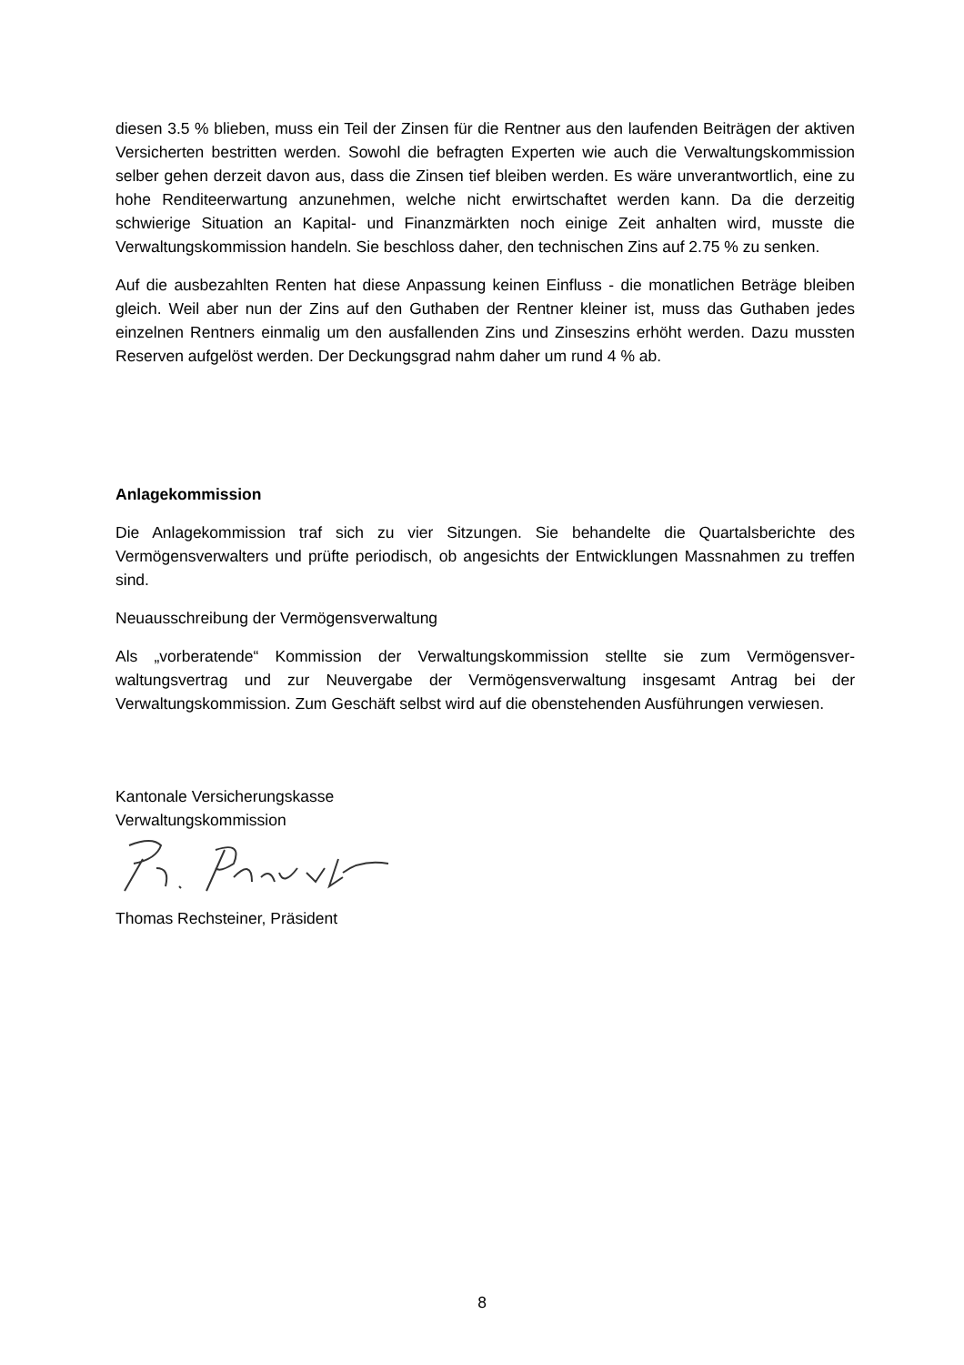diesen 3.5 % blieben, muss ein Teil der Zinsen für die Rentner aus den laufenden Beiträgen der aktiven Versicherten bestritten werden. Sowohl die befragten Experten wie auch die Verwaltungskommission selber gehen derzeit davon aus, dass die Zinsen tief bleiben werden. Es wäre unverantwortlich, eine zu hohe Renditeerwartung anzunehmen, welche nicht erwirtschaftet werden kann. Da die derzeitig schwierige Situation an Kapital- und Finanzmärkten noch einige Zeit anhalten wird, musste die Verwaltungskommission handeln. Sie beschloss daher, den technischen Zins auf 2.75 % zu senken.
Auf die ausbezahlten Renten hat diese Anpassung keinen Einfluss - die monatlichen Beträge bleiben gleich. Weil aber nun der Zins auf den Guthaben der Rentner kleiner ist, muss das Guthaben jedes einzelnen Rentners einmalig um den ausfallenden Zins und Zinseszins erhöht werden. Dazu mussten Reserven aufgelöst werden. Der Deckungsgrad nahm daher um rund 4 % ab.
Anlagekommission
Die Anlagekommission traf sich zu vier Sitzungen. Sie behandelte die Quartalsberichte des Vermögensverwalters und prüfte periodisch, ob angesichts der Entwicklungen Massnahmen zu treffen sind.
Neuausschreibung der Vermögensverwaltung
Als „vorberatende“ Kommission der Verwaltungskommission stellte sie zum Vermögensver-waltungsvertrag und zur Neuvergabe der Vermögensverwaltung insgesamt Antrag bei der Verwaltungskommission. Zum Geschäft selbst wird auf die obenstehenden Ausführungen verwiesen.
Kantonale Versicherungskasse
Verwaltungskommission
Thomas Rechsteiner, Präsident
8